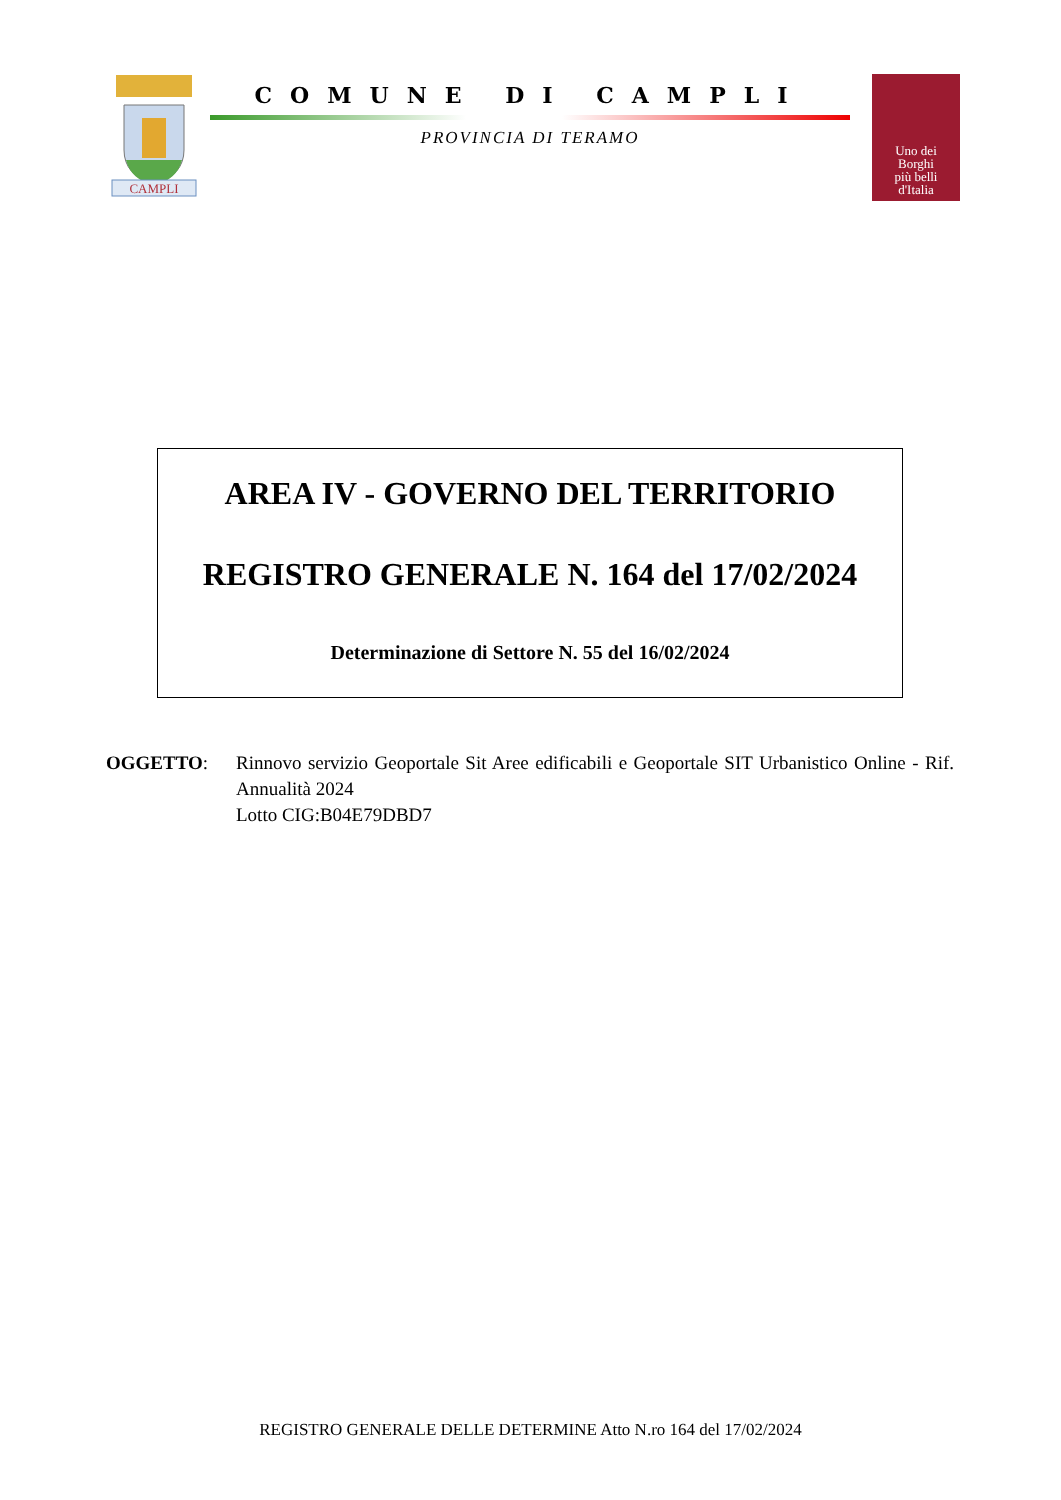CAMPLI
COMUNE DI CAMPLI
PROVINCIA DI TERAMO
Uno dei
Borghi
più belli
d'Italia
AREA IV - GOVERNO DEL TERRITORIO
REGISTRO GENERALE N. 164 del 17/02/2024
Determinazione di Settore N. 55 del 16/02/2024
OGGETTO: Rinnovo servizio Geoportale Sit Aree edificabili e Geoportale SIT Urbanistico Online - Rif. Annualità 2024
Lotto CIG:B04E79DBD7
REGISTRO GENERALE DELLE DETERMINE Atto N.ro 164 del 17/02/2024